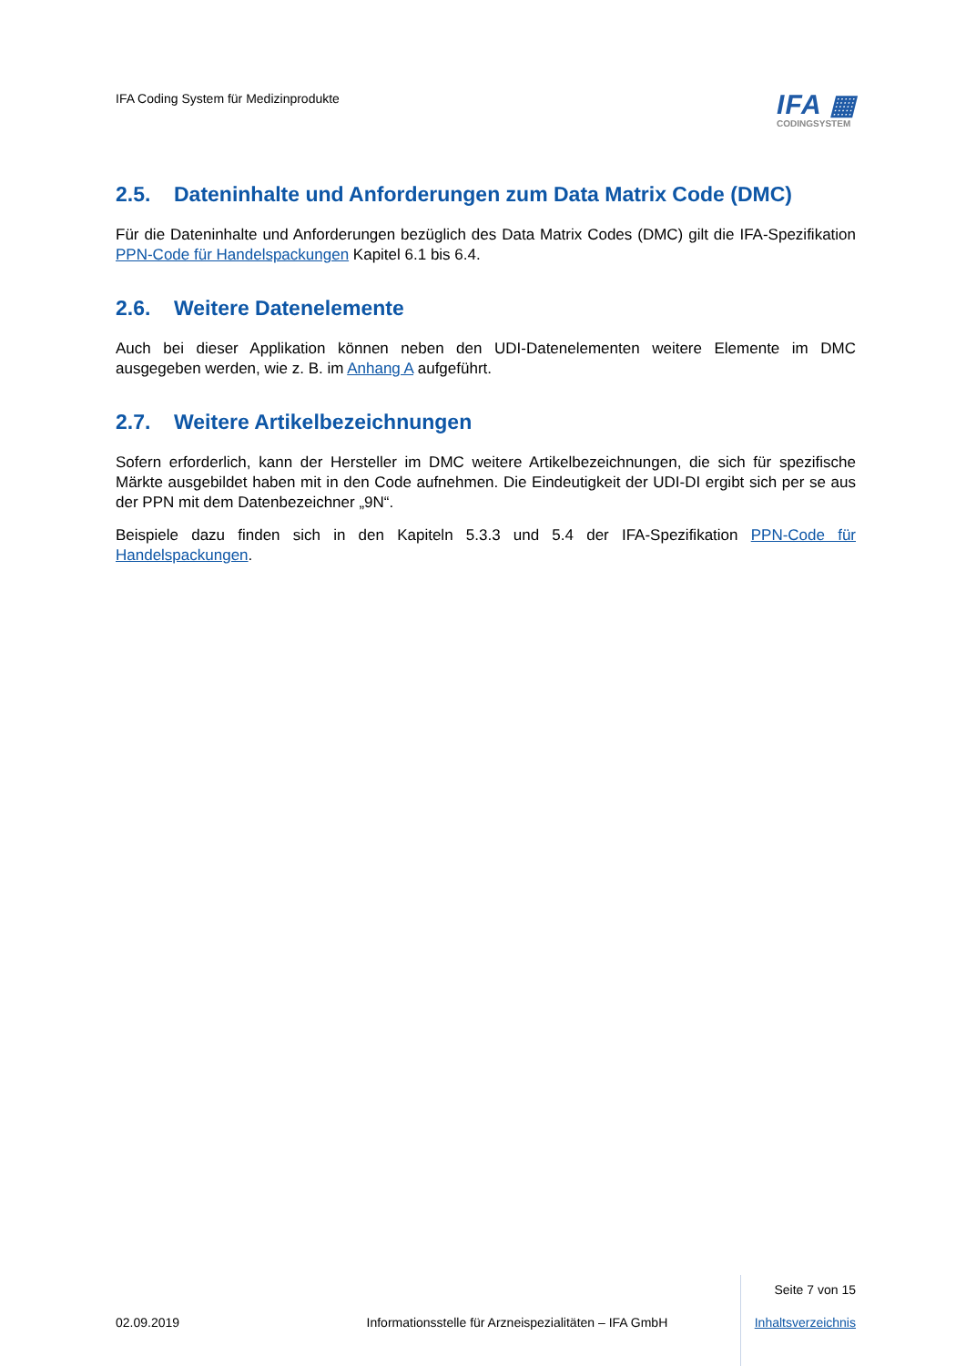IFA Coding System für Medizinprodukte
IFA ▦
CODINGSYSTEM
2.5. Dateninhalte und Anforderungen zum Data Matrix Code (DMC)
Für die Dateninhalte und Anforderungen bezüglich des Data Matrix Codes (DMC) gilt die IFA-Spezifikation PPN-Code für Handelspackungen Kapitel 6.1 bis 6.4.
2.6. Weitere Datenelemente
Auch bei dieser Applikation können neben den UDI-Datenelementen weitere Elemente im DMC ausgegeben werden, wie z. B. im Anhang A aufgeführt.
2.7. Weitere Artikelbezeichnungen
Sofern erforderlich, kann der Hersteller im DMC weitere Artikelbezeichnungen, die sich für spezifische Märkte ausgebildet haben mit in den Code aufnehmen. Die Eindeutigkeit der UDI-DI ergibt sich per se aus der PPN mit dem Datenbezeichner „9N“.
Beispiele dazu finden sich in den Kapiteln 5.3.3 und 5.4 der IFA-Spezifikation PPN-Code für Handelspackungen.
Seite 7 von 15
02.09.2019 Informationsstelle für Arzneispezialitäten – IFA GmbH Inhaltsverzeichnis